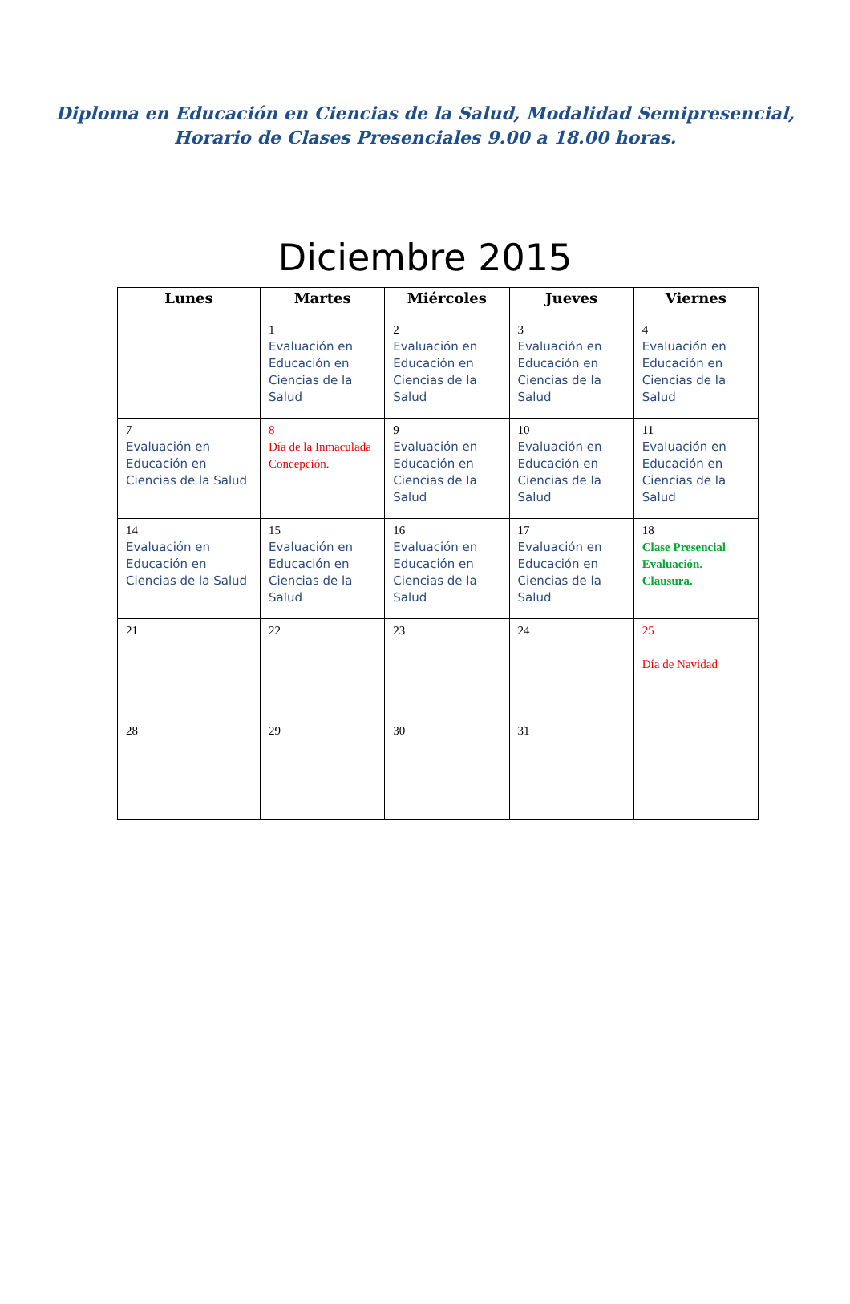Diploma en Educación en Ciencias de la Salud, Modalidad Semipresencial,
Horario de Clases Presenciales 9.00 a 18.00 horas.
Diciembre 2015
| Lunes | Martes | Miércoles | Jueves | Viernes |
| --- | --- | --- | --- | --- |
| | 1 Evaluación en Educación en Ciencias de la Salud | 2 Evaluación en Educación en Ciencias de la Salud | 3 Evaluación en Educación en Ciencias de la Salud | 4 Evaluación en Educación en Ciencias de la Salud |
| 7 Evaluación en Educación en Ciencias de la Salud | 8 Día de la Inmaculada Concepción. | 9 Evaluación en Educación en Ciencias de la Salud | 10 Evaluación en Educación en Ciencias de la Salud | 11 Evaluación en Educación en Ciencias de la Salud |
| 14 Evaluación en Educación en Ciencias de la Salud | 15 Evaluación en Educación en Ciencias de la Salud | 16 Evaluación en Educación en Ciencias de la Salud | 17 Evaluación en Educación en Ciencias de la Salud | 18 Clase Presencial Evaluación. Clausura. |
| 21 | 22 | 23 | 24 | 25 Día de Navidad |
| 28 | 29 | 30 | 31 | |